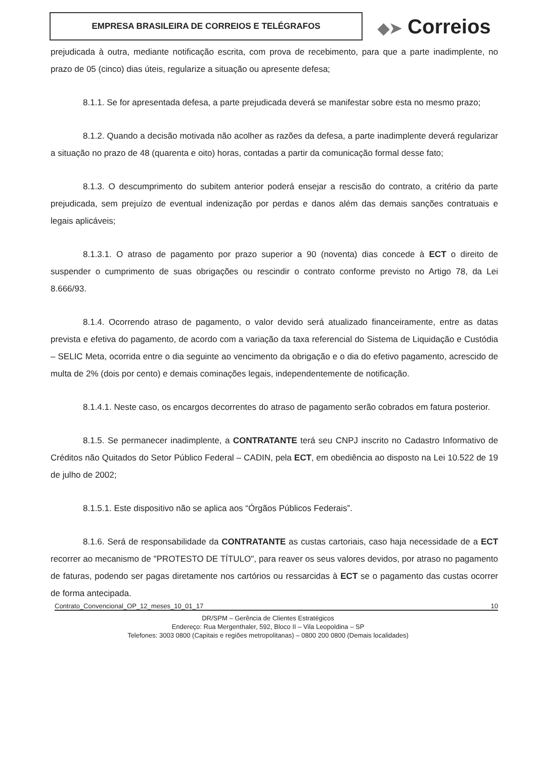EMPRESA BRASILEIRA DE CORREIOS E TELÉGRAFOS
◆➤ Correios
prejudicada à outra, mediante notificação escrita, com prova de recebimento, para que a parte inadimplente, no prazo de 05 (cinco) dias úteis, regularize a situação ou apresente defesa;
8.1.1. Se for apresentada defesa, a parte prejudicada deverá se manifestar sobre esta no mesmo prazo;
8.1.2. Quando a decisão motivada não acolher as razões da defesa, a parte inadimplente deverá regularizar a situação no prazo de 48 (quarenta e oito) horas, contadas a partir da comunicação formal desse fato;
8.1.3. O descumprimento do subitem anterior poderá ensejar a rescisão do contrato, a critério da parte prejudicada, sem prejuízo de eventual indenização por perdas e danos além das demais sanções contratuais e legais aplicáveis;
8.1.3.1. O atraso de pagamento por prazo superior a 90 (noventa) dias concede à ECT o direito de suspender o cumprimento de suas obrigações ou rescindir o contrato conforme previsto no Artigo 78, da Lei 8.666/93.
8.1.4. Ocorrendo atraso de pagamento, o valor devido será atualizado financeiramente, entre as datas prevista e efetiva do pagamento, de acordo com a variação da taxa referencial do Sistema de Liquidação e Custódia – SELIC Meta, ocorrida entre o dia seguinte ao vencimento da obrigação e o dia do efetivo pagamento, acrescido de multa de 2% (dois por cento) e demais cominações legais, independentemente de notificação.
8.1.4.1. Neste caso, os encargos decorrentes do atraso de pagamento serão cobrados em fatura posterior.
8.1.5. Se permanecer inadimplente, a CONTRATANTE terá seu CNPJ inscrito no Cadastro Informativo de Créditos não Quitados do Setor Público Federal – CADIN, pela ECT, em obediência ao disposto na Lei 10.522 de 19 de julho de 2002;
8.1.5.1. Este dispositivo não se aplica aos “Órgãos Públicos Federais”.
8.1.6. Será de responsabilidade da CONTRATANTE as custas cartoriais, caso haja necessidade de a ECT recorrer ao mecanismo de "PROTESTO DE TÍTULO", para reaver os seus valores devidos, por atraso no pagamento de faturas, podendo ser pagas diretamente nos cartórios ou ressarcidas à ECT se o pagamento das custas ocorrer de forma antecipada.
Contrato_Convencional_OP_12_meses_10_01_17 10
DR/SPM – Gerência de Clientes Estratégicos
Endereço: Rua Mergenthaler, 592, Bloco II – Vila Leopoldina – SP
Telefones: 3003 0800 (Capitais e regiões metropolitanas) – 0800 200 0800 (Demais localidades)